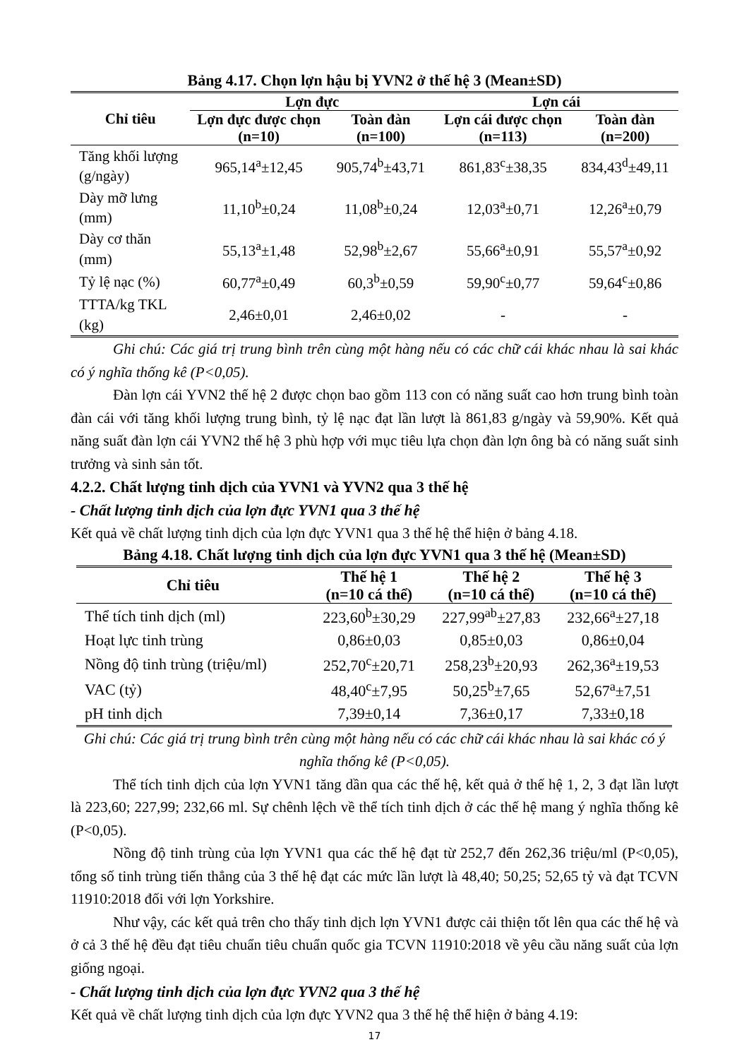Bảng 4.17. Chọn lợn hậu bị YVN2 ở thế hệ 3 (Mean±SD)
| Chỉ tiêu | Lợn đực | | Lợn cái | |
| --- | --- | --- | --- | --- |
| | Lợn đực được chọn (n=10) | Toàn đàn (n=100) | Lợn cái được chọn (n=113) | Toàn đàn (n=200) |
| Tăng khối lượng (g/ngày) | 965,14<sup>a</sup>±12,45 | 905,74<sup>b</sup>±43,71 | 861,83<sup>c</sup>±38,35 | 834,43<sup>d</sup>±49,11 |
| Dày mỡ lưng (mm) | 11,10<sup>b</sup>±0,24 | 11,08<sup>b</sup>±0,24 | 12,03<sup>a</sup>±0,71 | 12,26<sup>a</sup>±0,79 |
| Dày cơ thăn (mm) | 55,13<sup>a</sup>±1,48 | 52,98<sup>b</sup>±2,67 | 55,66<sup>a</sup>±0,91 | 55,57<sup>a</sup>±0,92 |
| Tỷ lệ nạc (%) | 60,77<sup>a</sup>±0,49 | 60,3<sup>b</sup>±0,59 | 59,90<sup>c</sup>±0,77 | 59,64<sup>c</sup>±0,86 |
| TTTA/kg TKL (kg) | 2,46±0,01 | 2,46±0,02 | - | - |
Ghi chú: Các giá trị trung bình trên cùng một hàng nếu có các chữ cái khác nhau là sai khác có ý nghĩa thống kê (P<0,05).
Đàn lợn cái YVN2 thế hệ 2 được chọn bao gồm 113 con có năng suất cao hơn trung bình toàn đàn cái với tăng khối lượng trung bình, tỷ lệ nạc đạt lần lượt là 861,83 g/ngày và 59,90%. Kết quả năng suất đàn lợn cái YVN2 thế hệ 3 phù hợp với mục tiêu lựa chọn đàn lợn ông bà có năng suất sinh trưởng và sinh sản tốt.
4.2.2. Chất lượng tinh dịch của YVN1 và YVN2 qua 3 thế hệ
- Chất lượng tinh dịch của lợn đực YVN1 qua 3 thế hệ
Kết quả về chất lượng tinh dịch của lợn đực YVN1 qua 3 thế hệ thể hiện ở bảng 4.18.
Bảng 4.18. Chất lượng tinh dịch của lợn đực YVN1 qua 3 thế hệ (Mean±SD)
| Chỉ tiêu | Thế hệ 1 (n=10 cá thể) | Thế hệ 2 (n=10 cá thể) | Thế hệ 3 (n=10 cá thể) |
| --- | --- | --- | --- |
| Thể tích tinh dịch (ml) | 223,60<sup>b</sup>±30,29 | 227,99<sup>ab</sup>±27,83 | 232,66<sup>a</sup>±27,18 |
| Hoạt lực tinh trùng | 0,86±0,03 | 0,85±0,03 | 0,86±0,04 |
| Nồng độ tinh trùng (triệu/ml) | 252,70<sup>c</sup>±20,71 | 258,23<sup>b</sup>±20,93 | 262,36<sup>a</sup>±19,53 |
| VAC (tỷ) | 48,40<sup>c</sup>±7,95 | 50,25<sup>b</sup>±7,65 | 52,67<sup>a</sup>±7,51 |
| pH tinh dịch | 7,39±0,14 | 7,36±0,17 | 7,33±0,18 |
Ghi chú: Các giá trị trung bình trên cùng một hàng nếu có các chữ cái khác nhau là sai khác có ý nghĩa thống kê (P<0,05).
Thể tích tinh dịch của lợn YVN1 tăng dần qua các thế hệ, kết quả ở thế hệ 1, 2, 3 đạt lần lượt là 223,60; 227,99; 232,66 ml. Sự chênh lệch về thể tích tinh dịch ở các thế hệ mang ý nghĩa thống kê (P<0,05).
Nồng độ tinh trùng của lợn YVN1 qua các thế hệ đạt từ 252,7 đến 262,36 triệu/ml (P<0,05), tổng số tinh trùng tiến thẳng của 3 thế hệ đạt các mức lần lượt là 48,40; 50,25; 52,65 tỷ và đạt TCVN 11910:2018 đối với lợn Yorkshire.
Như vậy, các kết quả trên cho thấy tinh dịch lợn YVN1 được cải thiện tốt lên qua các thế hệ và ở cả 3 thế hệ đều đạt tiêu chuẩn tiêu chuẩn quốc gia TCVN 11910:2018 về yêu cầu năng suất của lợn giống ngoại.
- Chất lượng tinh dịch của lợn đực YVN2 qua 3 thế hệ
Kết quả về chất lượng tinh dịch của lợn đực YVN2 qua 3 thế hệ thể hiện ở bảng 4.19:
17